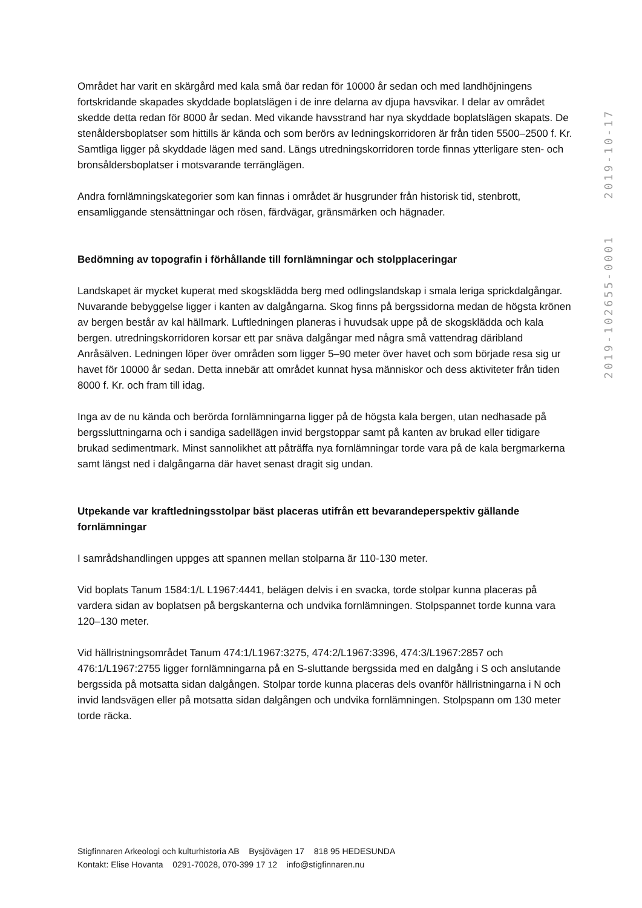Området har varit en skärgård med kala små öar redan för 10000 år sedan och med landhöjningens fortskridande skapades skyddade boplatslägen i de inre delarna av djupa havsvikar. I delar av området skedde detta redan för 8000 år sedan. Med vikande havsstrand har nya skyddade boplatslägen skapats. De stenåldersboplatser som hittills är kända och som berörs av ledningskorridoren är från tiden 5500–2500 f. Kr. Samtliga ligger på skyddade lägen med sand. Längs utredningskorridoren torde finnas ytterligare sten- och bronsåldersboplatser i motsvarande terränglägen.
Andra fornlämningskategorier som kan finnas i området är husgrunder från historisk tid, stenbrott, ensamliggande stensättningar och rösen, färdvägar, gränsmärken och hägnader.
Bedömning av topografin i förhållande till fornlämningar och stolpplaceringar
Landskapet är mycket kuperat med skogsklädda berg med odlingslandskap i smala leriga sprickdalgångar. Nuvarande bebyggelse ligger i kanten av dalgångarna. Skog finns på bergssidorna medan de högsta krönen av bergen består av kal hällmark. Luftledningen planeras i huvudsak uppe på de skogsklädda och kala bergen. utredningskorridoren korsar ett par snäva dalgångar med några små vattendrag däribland Anråsälven. Ledningen löper över områden som ligger 5–90 meter över havet och som började resa sig ur havet för 10000 år sedan. Detta innebär att området kunnat hysa människor och dess aktiviteter från tiden 8000 f. Kr. och fram till idag.
Inga av de nu kända och berörda fornlämningarna ligger på de högsta kala bergen, utan nedhasade på bergssluttningarna och i sandiga sadellägen invid bergstoppar samt på kanten av brukad eller tidigare brukad sedimentmark. Minst sannolikhet att påträffa nya fornlämningar torde vara på de kala bergmarkerna samt längst ned i dalgångarna där havet senast dragit sig undan.
Utpekande var kraftledningsstolpar bäst placeras utifrån ett bevarandeperspektiv gällande fornlämningar
I samrådshandlingen uppges att spannen mellan stolparna är 110-130 meter.
Vid boplats Tanum 1584:1/L L1967:4441, belägen delvis i en svacka, torde stolpar kunna placeras på vardera sidan av boplatsen på bergskanterna och undvika fornlämningen. Stolpspannet torde kunna vara 120–130 meter.
Vid hällristningsområdet Tanum 474:1/L1967:3275, 474:2/L1967:3396, 474:3/L1967:2857 och 476:1/L1967:2755 ligger fornlämningarna på en S-sluttande bergssida med en dalgång i S och anslutande bergssida på motsatta sidan dalgången. Stolpar torde kunna placeras dels ovanför hällristningarna i N och invid landsvägen eller på motsatta sidan dalgången och undvika fornlämningen. Stolpspann om 130 meter torde räcka.
2019-10-17
2019-102655-0001
Stigfinnaren Arkeologi och kulturhistoria AB Bysjövägen 17 818 95 HEDESUNDA
Kontakt: Elise Hovanta 0291-70028, 070-399 17 12 info@stigfinnaren.nu